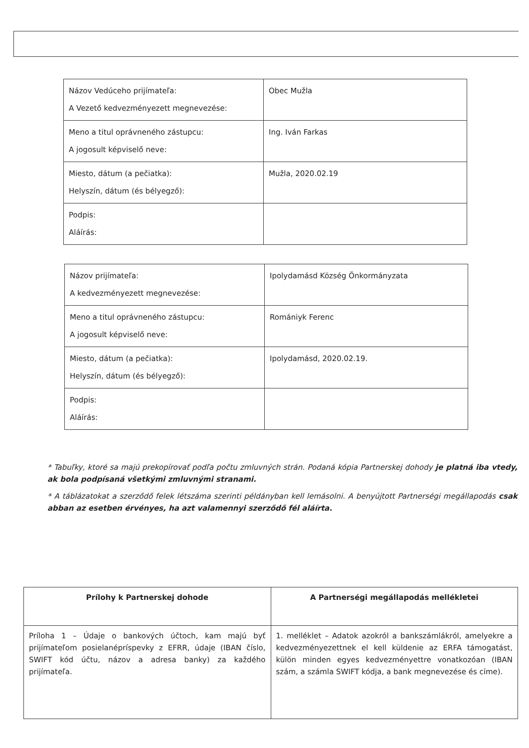| Názov Vedúceho prijímateľa: A Vezető kedvezményezett megnevezése: | Obec Mužla |
| Meno a titul oprávneného zástupcu: A jogosult képviselő neve: | Ing. Iván Farkas |
| Miesto, dátum (a pečiatka): Helyszín, dátum (és bélyegző): | Mužla, 2020.02.19 |
| Podpis: Aláírás: | |
| Názov prijímateľa: A kedvezményezett megnevezése: | Ipolydamásd Község Önkormányzata |
| Meno a titul oprávneného zástupcu: A jogosult képviselő neve: | Romániyk Ferenc |
| Miesto, dátum (a pečiatka): Helyszín, dátum (és bélyegző): | Ipolydamásd, 2020.02.19. |
| Podpis: Aláírás: | |
* Tabuľky, ktoré sa majú prekopírovať podľa počtu zmluvných strán. Podaná kópia Partnerskej dohody je platná iba vtedy, ak bola podpísaná všetkými zmluvnými stranami.
* A táblázatokat a szerződő felek létszáma szerinti példányban kell lemásolni. A benyújtott Partnerségi megállapodás csak abban az esetben érvényes, ha azt valamennyi szerződő fél aláírta.
| Prílohy k Partnerskej dohode | A Partnerségi megállapodás mellékletei |
| --- | --- |
| Príloha 1 – Údaje o bankových účtoch, kam majú byť prijímateľom posielanépríspevky z EFRR, údaje (IBAN číslo, SWIFT kód účtu, názov a adresa banky) za každého prijímateľa. | 1. melléklet – Adatok azokról a bankszámlákról, amelyekre a kedvezményezettnek el kell küldenie az ERFA támogatást, külön minden egyes kedvezményettre vonatkozóan (IBAN szám, a számla SWIFT kódja, a bank megnevezése és címe). |